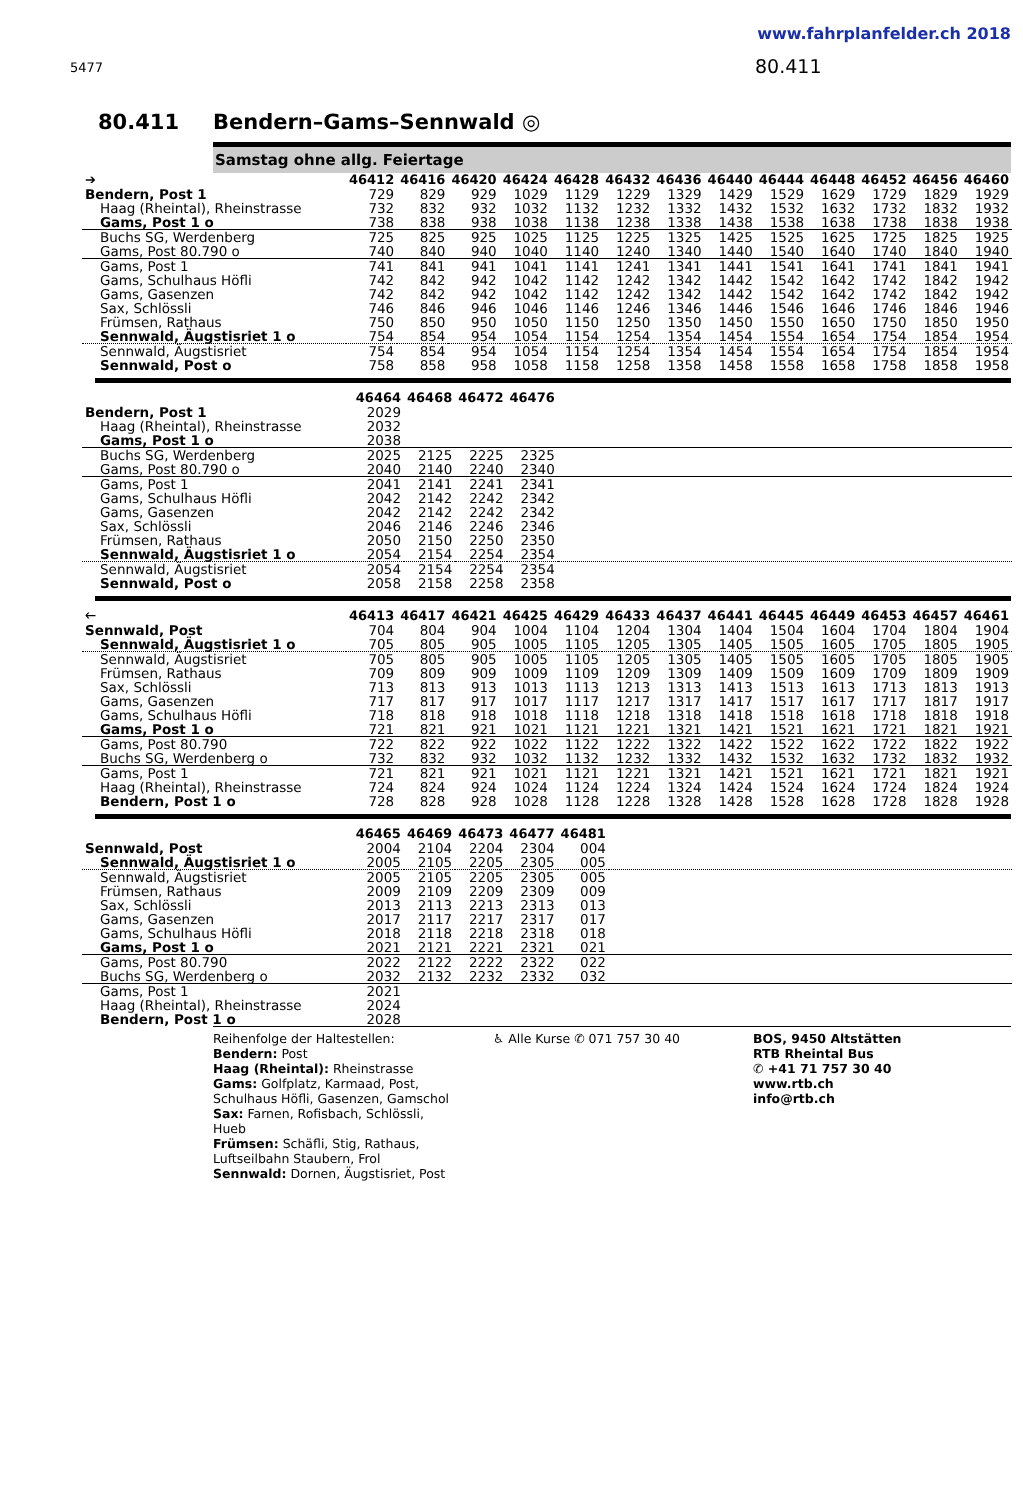www.fahrplanfelder.ch 2018
5477 80.411
80.411 Bendern–Gams–Sennwald ◎
Samstag ohne allg. Feiertage
| ➔ | 46412 | 46416 | 46420 | 46424 | 46428 | 46432 | 46436 | 46440 | 46444 | 46448 | 46452 | 46456 | 46460 |
| --- | --- | --- | --- | --- | --- | --- | --- | --- | --- | --- | --- | --- | --- |
| Bendern, Post 1 | 729 | 829 | 929 | 1029 | 1129 | 1229 | 1329 | 1429 | 1529 | 1629 | 1729 | 1829 | 1929 |
| Haag (Rheintal), Rheinstrasse | 732 | 832 | 932 | 1032 | 1132 | 1232 | 1332 | 1432 | 1532 | 1632 | 1732 | 1832 | 1932 |
| Gams, Post 1 o | 738 | 838 | 938 | 1038 | 1138 | 1238 | 1338 | 1438 | 1538 | 1638 | 1738 | 1838 | 1938 |
| Buchs SG, Werdenberg | 725 | 825 | 925 | 1025 | 1125 | 1225 | 1325 | 1425 | 1525 | 1625 | 1725 | 1825 | 1925 |
| Gams, Post 80.790 o | 740 | 840 | 940 | 1040 | 1140 | 1240 | 1340 | 1440 | 1540 | 1640 | 1740 | 1840 | 1940 |
| Gams, Post 1 | 741 | 841 | 941 | 1041 | 1141 | 1241 | 1341 | 1441 | 1541 | 1641 | 1741 | 1841 | 1941 |
| Gams, Schulhaus Höfli | 742 | 842 | 942 | 1042 | 1142 | 1242 | 1342 | 1442 | 1542 | 1642 | 1742 | 1842 | 1942 |
| Gams, Gasenzen | 742 | 842 | 942 | 1042 | 1142 | 1242 | 1342 | 1442 | 1542 | 1642 | 1742 | 1842 | 1942 |
| Sax, Schlössli | 746 | 846 | 946 | 1046 | 1146 | 1246 | 1346 | 1446 | 1546 | 1646 | 1746 | 1846 | 1946 |
| Frümsen, Rathaus | 750 | 850 | 950 | 1050 | 1150 | 1250 | 1350 | 1450 | 1550 | 1650 | 1750 | 1850 | 1950 |
| Sennwald, Äugstisriet 1 o | 754 | 854 | 954 | 1054 | 1154 | 1254 | 1354 | 1454 | 1554 | 1654 | 1754 | 1854 | 1954 |
| Sennwald, Äugstisriet | 754 | 854 | 954 | 1054 | 1154 | 1254 | 1354 | 1454 | 1554 | 1654 | 1754 | 1854 | 1954 |
| Sennwald, Post o | 758 | 858 | 958 | 1058 | 1158 | 1258 | 1358 | 1458 | 1558 | 1658 | 1758 | 1858 | 1958 |
| | 46464 | 46468 | 46472 | 46476 | |
| --- | --- | --- | --- | --- | --- |
| Bendern, Post 1 | 2029 | | | | |
| Haag (Rheintal), Rheinstrasse | 2032 | | | | |
| Gams, Post 1 o | 2038 | | | | |
| Buchs SG, Werdenberg | 2025 | 2125 | 2225 | 2325 | |
| Gams, Post 80.790 o | 2040 | 2140 | 2240 | 2340 | |
| Gams, Post 1 | 2041 | 2141 | 2241 | 2341 | |
| Gams, Schulhaus Höfli | 2042 | 2142 | 2242 | 2342 | |
| Gams, Gasenzen | 2042 | 2142 | 2242 | 2342 | |
| Sax, Schlössli | 2046 | 2146 | 2246 | 2346 | |
| Frümsen, Rathaus | 2050 | 2150 | 2250 | 2350 | |
| Sennwald, Äugstisriet 1 o | 2054 | 2154 | 2254 | 2354 | |
| Sennwald, Äugstisriet | 2054 | 2154 | 2254 | 2354 | |
| Sennwald, Post o | 2058 | 2158 | 2258 | 2358 | |
| 🡐 | 46413 | 46417 | 46421 | 46425 | 46429 | 46433 | 46437 | 46441 | 46445 | 46449 | 46453 | 46457 | 46461 |
| --- | --- | --- | --- | --- | --- | --- | --- | --- | --- | --- | --- | --- | --- |
| Sennwald, Post | 704 | 804 | 904 | 1004 | 1104 | 1204 | 1304 | 1404 | 1504 | 1604 | 1704 | 1804 | 1904 |
| Sennwald, Äugstisriet 1 o | 705 | 805 | 905 | 1005 | 1105 | 1205 | 1305 | 1405 | 1505 | 1605 | 1705 | 1805 | 1905 |
| Sennwald, Äugstisriet | 705 | 805 | 905 | 1005 | 1105 | 1205 | 1305 | 1405 | 1505 | 1605 | 1705 | 1805 | 1905 |
| Frümsen, Rathaus | 709 | 809 | 909 | 1009 | 1109 | 1209 | 1309 | 1409 | 1509 | 1609 | 1709 | 1809 | 1909 |
| Sax, Schlössli | 713 | 813 | 913 | 1013 | 1113 | 1213 | 1313 | 1413 | 1513 | 1613 | 1713 | 1813 | 1913 |
| Gams, Gasenzen | 717 | 817 | 917 | 1017 | 1117 | 1217 | 1317 | 1417 | 1517 | 1617 | 1717 | 1817 | 1917 |
| Gams, Schulhaus Höfli | 718 | 818 | 918 | 1018 | 1118 | 1218 | 1318 | 1418 | 1518 | 1618 | 1718 | 1818 | 1918 |
| Gams, Post 1 o | 721 | 821 | 921 | 1021 | 1121 | 1221 | 1321 | 1421 | 1521 | 1621 | 1721 | 1821 | 1921 |
| Gams, Post 80.790 | 722 | 822 | 922 | 1022 | 1122 | 1222 | 1322 | 1422 | 1522 | 1622 | 1722 | 1822 | 1922 |
| Buchs SG, Werdenberg o | 732 | 832 | 932 | 1032 | 1132 | 1232 | 1332 | 1432 | 1532 | 1632 | 1732 | 1832 | 1932 |
| Gams, Post 1 | 721 | 821 | 921 | 1021 | 1121 | 1221 | 1321 | 1421 | 1521 | 1621 | 1721 | 1821 | 1921 |
| Haag (Rheintal), Rheinstrasse | 724 | 824 | 924 | 1024 | 1124 | 1224 | 1324 | 1424 | 1524 | 1624 | 1724 | 1824 | 1924 |
| Bendern, Post 1 o | 728 | 828 | 928 | 1028 | 1128 | 1228 | 1328 | 1428 | 1528 | 1628 | 1728 | 1828 | 1928 |
| | 46465 | 46469 | 46473 | 46477 | 46481 | |
| --- | --- | --- | --- | --- | --- | --- |
| Sennwald, Post | 2004 | 2104 | 2204 | 2304 | 004 | |
| Sennwald, Äugstisriet 1 o | 2005 | 2105 | 2205 | 2305 | 005 | |
| Sennwald, Äugstisriet | 2005 | 2105 | 2205 | 2305 | 005 | |
| Frümsen, Rathaus | 2009 | 2109 | 2209 | 2309 | 009 | |
| Sax, Schlössli | 2013 | 2113 | 2213 | 2313 | 013 | |
| Gams, Gasenzen | 2017 | 2117 | 2217 | 2317 | 017 | |
| Gams, Schulhaus Höfli | 2018 | 2118 | 2218 | 2318 | 018 | |
| Gams, Post 1 o | 2021 | 2121 | 2221 | 2321 | 021 | |
| Gams, Post 80.790 | 2022 | 2122 | 2222 | 2322 | 022 | |
| Buchs SG, Werdenberg o | 2032 | 2132 | 2232 | 2332 | 032 | |
| Gams, Post 1 | 2021 | | | | | |
| Haag (Rheintal), Rheinstrasse | 2024 | | | | | |
| Bendern, Post 1 o | 2028 | | | | | |
Reihenfolge der Haltestellen:
Bendern: Post
Haag (Rheintal): Rheinstrasse
Gams: Golfplatz, Karmaad, Post, Schulhaus Höfli, Gasenzen, Gamschol
Sax: Farnen, Rofisbach, Schlössli, Hueb
Frümsen: Schäfli, Stig, Rathaus, Luftseilbahn Staubern, Frol
Sennwald: Dornen, Äugstisriet, Post
♿ Alle Kurse ✆ 071 757 30 40 BOS, 9450 Altstätten
RTB Rheintal Bus
✆ +41 71 757 30 40
www.rtb.ch
info@rtb.ch